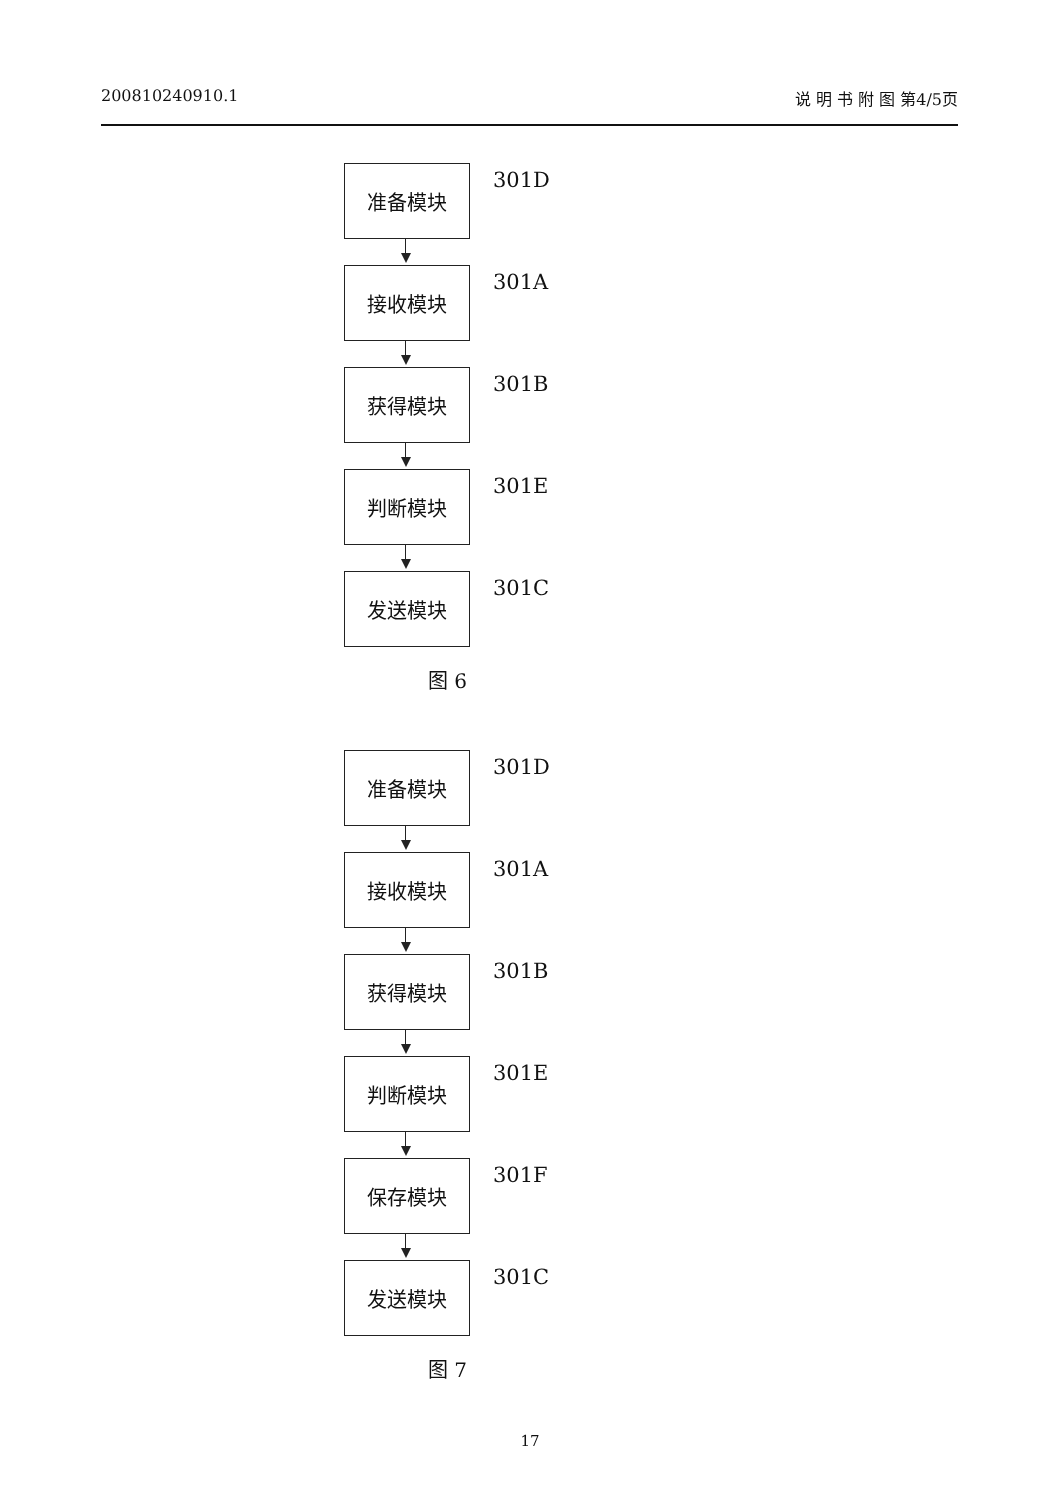200810240910.1 说 明 书 附 图 第4/5页
准备模块 301D
接收模块 301A
获得模块 301B
判断模块 301E
发送模块 301C
图 6
准备模块 301D
接收模块 301A
获得模块 301B
判断模块 301E
保存模块 301F
发送模块 301C
图 7
17